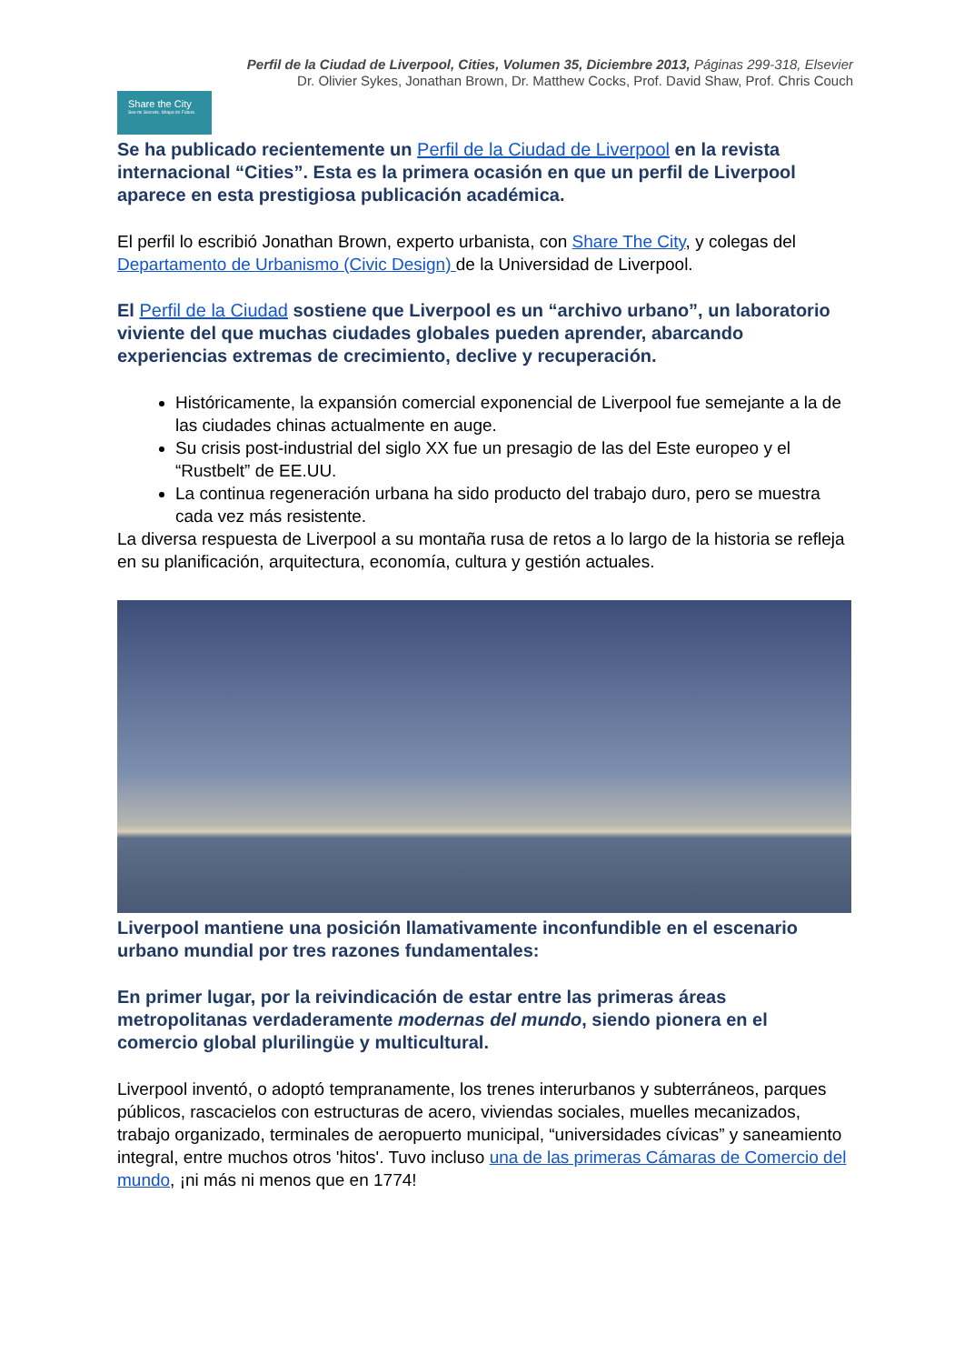Perfil de la Ciudad de Liverpool, Cities, Volumen 35, Diciembre 2013, Páginas 299-318, Elsevier
Dr. Olivier Sykes, Jonathan Brown, Dr. Matthew Cocks, Prof. David Shaw, Prof. Chris Couch
Share the City
See its Secrets. Shape its Future.
Se ha publicado recientemente un Perfil de la Ciudad de Liverpool en la revista internacional “Cities”. Esta es la primera ocasión en que un perfil de Liverpool aparece en esta prestigiosa publicación académica.
El perfil lo escribió Jonathan Brown, experto urbanista, con Share The City, y colegas del Departamento de Urbanismo (Civic Design) de la Universidad de Liverpool.
El Perfil de la Ciudad sostiene que Liverpool es un “archivo urbano”, un laboratorio viviente del que muchas ciudades globales pueden aprender, abarcando experiencias extremas de crecimiento, declive y recuperación.
Históricamente, la expansión comercial exponencial de Liverpool fue semejante a la de las ciudades chinas actualmente en auge.
Su crisis post-industrial del siglo XX fue un presagio de las del Este europeo y el “Rustbelt” de EE.UU.
La continua regeneración urbana ha sido producto del trabajo duro, pero se muestra cada vez más resistente.
La diversa respuesta de Liverpool a su montaña rusa de retos a lo largo de la historia se refleja en su planificación, arquitectura, economía, cultura y gestión actuales.
Liverpool mantiene una posición llamativamente inconfundible en el escenario urbano mundial por tres razones fundamentales:
En primer lugar, por la reivindicación de estar entre las primeras áreas metropolitanas verdaderamente modernas del mundo, siendo pionera en el comercio global plurilingüe y multicultural.
Liverpool inventó, o adoptó tempranamente, los trenes interurbanos y subterráneos, parques públicos, rascacielos con estructuras de acero, viviendas sociales, muelles mecanizados, trabajo organizado, terminales de aeropuerto municipal, “universidades cívicas” y saneamiento integral, entre muchos otros 'hitos'. Tuvo incluso una de las primeras Cámaras de Comercio del mundo, ¡ni más ni menos que en 1774!